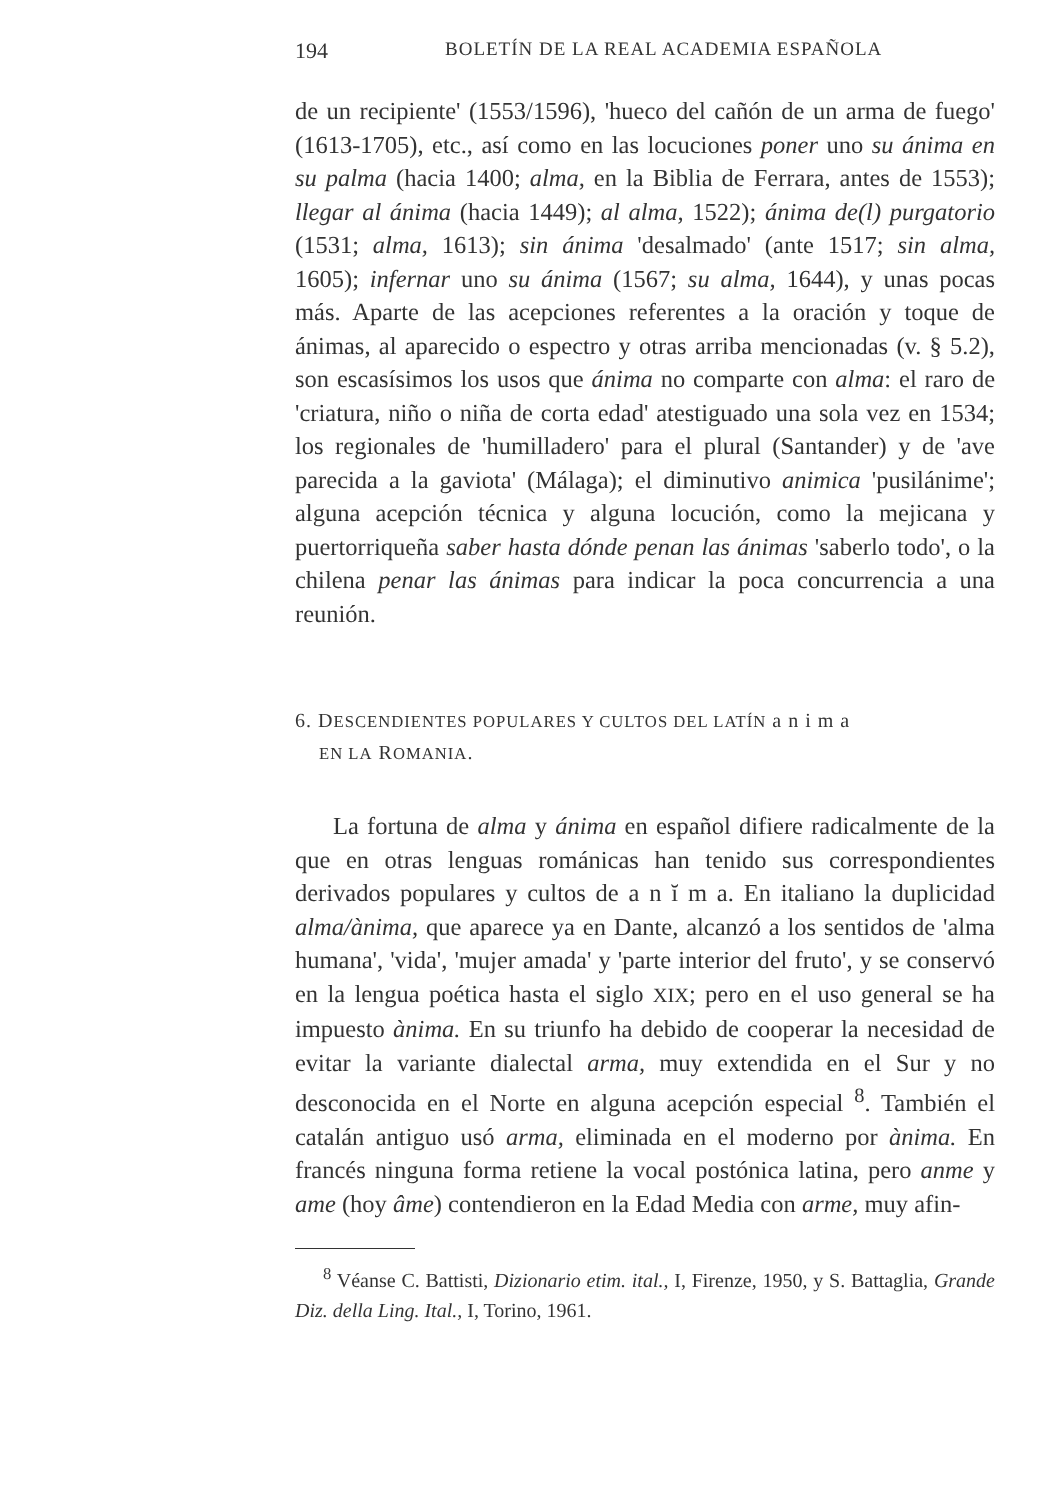194 BOLETÍN DE LA REAL ACADEMIA ESPAÑOLA
de un recipiente' (1553/1596), 'hueco del cañón de un arma de fuego' (1613-1705), etc., así como en las locuciones poner uno su ánima en su palma (hacia 1400; alma, en la Biblia de Ferrara, antes de 1553); llegar al ánima (hacia 1449); al alma, 1522); ánima de(l) purgatorio (1531; alma, 1613); sin ánima 'desalmado' (ante 1517; sin alma, 1605); infernar uno su ánima (1567; su alma, 1644), y unas pocas más. Aparte de las acepciones referentes a la oración y toque de ánimas, al aparecido o espectro y otras arriba mencionadas (v. § 5.2), son escasísimos los usos que ánima no comparte con alma: el raro de 'criatura, niño o niña de corta edad' atestiguado una sola vez en 1534; los regionales de 'humilladero' para el plural (Santander) y de 'ave parecida a la gaviota' (Málaga); el diminutivo animica 'pusilánime'; alguna acepción técnica y alguna locución, como la mejicana y puertorriqueña saber hasta dónde penan las ánimas 'saberlo todo', o la chilena penar las ánimas para indicar la poca concurrencia a una reunión.
6. DESCENDIENTES POPULARES Y CULTOS DEL LATÍN a n i m a
EN LA ROMANIA.
La fortuna de alma y ánima en español difiere radicalmente de la que en otras lenguas románicas han tenido sus correspondientes derivados populares y cultos de a n ĭ m a. En italiano la duplicidad alma/ànima, que aparece ya en Dante, alcanzó a los sentidos de 'alma humana', 'vida', 'mujer amada' y 'parte interior del fruto', y se conservó en la lengua poética hasta el siglo XIX; pero en el uso general se ha impuesto ànima. En su triunfo ha debido de cooperar la necesidad de evitar la variante dialectal arma, muy extendida en el Sur y no desconocida en el Norte en alguna acepción especial <sup>8</sup>. También el catalán antiguo usó arma, eliminada en el moderno por ànima. En francés ninguna forma retiene la vocal postónica latina, pero anme y ame (hoy âme) contendieron en la Edad Media con arme, muy afin-
<sup>8</sup> Véanse C. Battisti, Dizionario etim. ital., I, Firenze, 1950, y S. Battaglia, Grande Diz. della Ling. Ital., I, Torino, 1961.